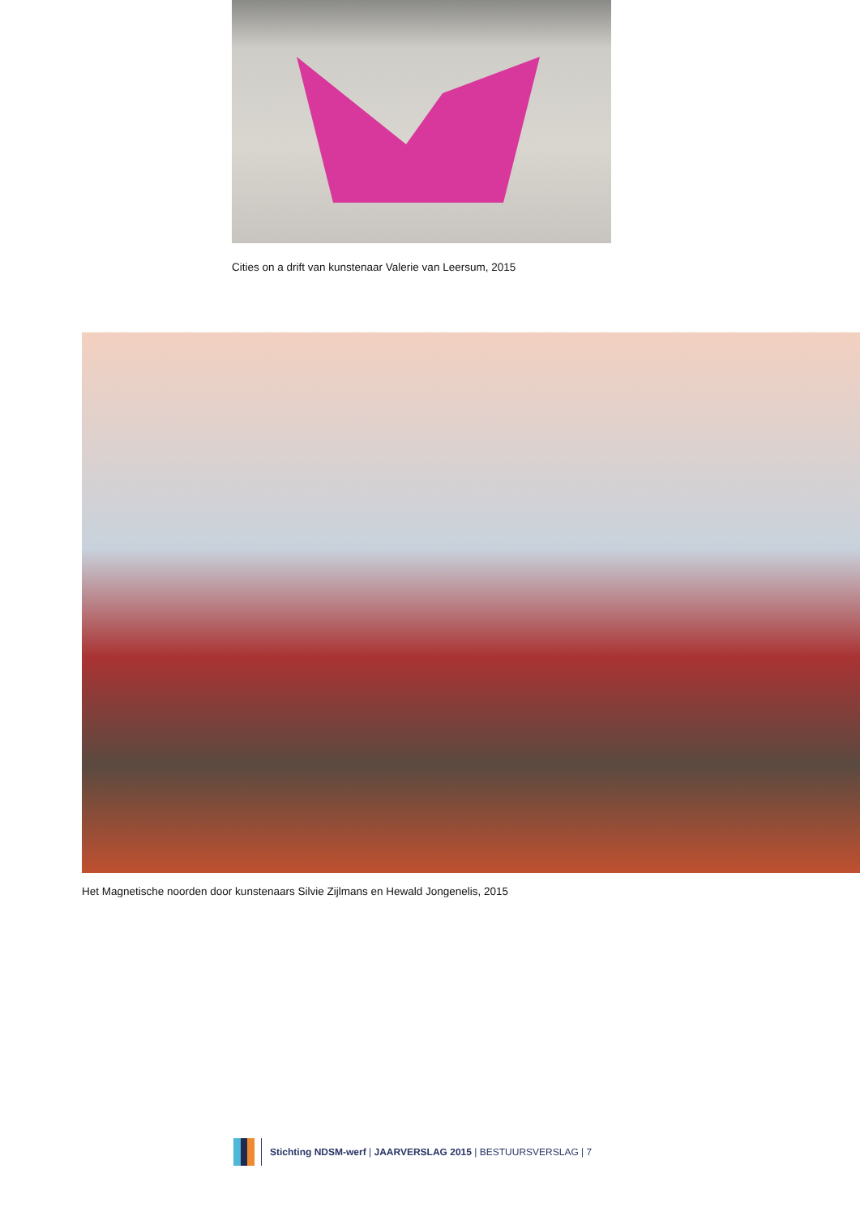Cities on a drift van kunstenaar Valerie van Leersum, 2015
Het Magnetische noorden door kunstenaars Silvie Zijlmans en Hewald Jongenelis, 2015
Stichting NDSM-werf | JAARVERSLAG 2015 | BESTUURSVERSLAG | 7